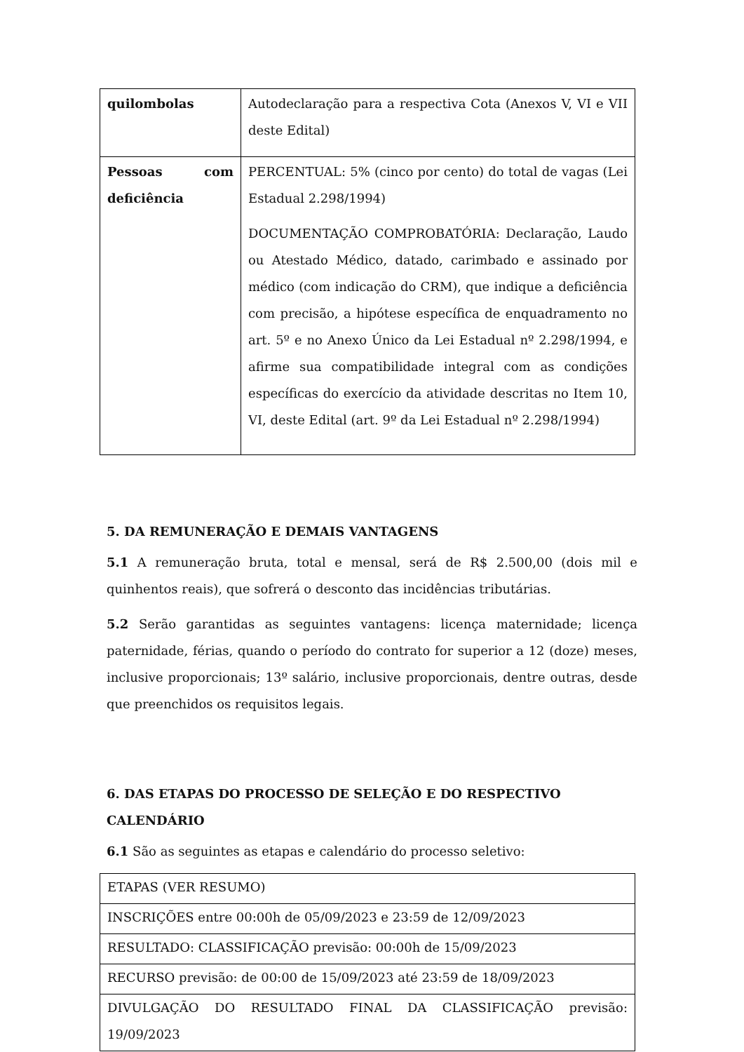| quilombolas | Autodeclaração para a respectiva Cota (Anexos V, VI e VII deste Edital) |
| Pessoas com deficiência | PERCENTUAL: 5% (cinco por cento) do total de vagas (Lei Estadual 2.298/1994) DOCUMENTAÇÃO COMPROBATÓRIA: Declaração, Laudo ou Atestado Médico, datado, carimbado e assinado por médico (com indicação do CRM), que indique a deficiência com precisão, a hipótese específica de enquadramento no art. 5º e no Anexo Único da Lei Estadual nº 2.298/1994, e afirme sua compatibilidade integral com as condições específicas do exercício da atividade descritas no Item 10, VI, deste Edital (art. 9º da Lei Estadual nº 2.298/1994) |
5. DA REMUNERAÇÃO E DEMAIS VANTAGENS
5.1 A remuneração bruta, total e mensal, será de R$ 2.500,00 (dois mil e quinhentos reais), que sofrerá o desconto das incidências tributárias.
5.2 Serão garantidas as seguintes vantagens: licença maternidade; licença paternidade, férias, quando o período do contrato for superior a 12 (doze) meses, inclusive proporcionais; 13º salário, inclusive proporcionais, dentre outras, desde que preenchidos os requisitos legais.
6. DAS ETAPAS DO PROCESSO DE SELEÇÃO E DO RESPECTIVO CALENDÁRIO
6.1 São as seguintes as etapas e calendário do processo seletivo:
| ETAPAS (VER RESUMO) |
| INSCRIÇÕES entre 00:00h de 05/09/2023 e 23:59 de 12/09/2023 |
| RESULTADO: CLASSIFICAÇÃO previsão: 00:00h de 15/09/2023 |
| RECURSO previsão: de 00:00 de 15/09/2023 até 23:59 de 18/09/2023 |
| DIVULGAÇÃO DO RESULTADO FINAL DA CLASSIFICAÇÃO previsão: 19/09/2023 |